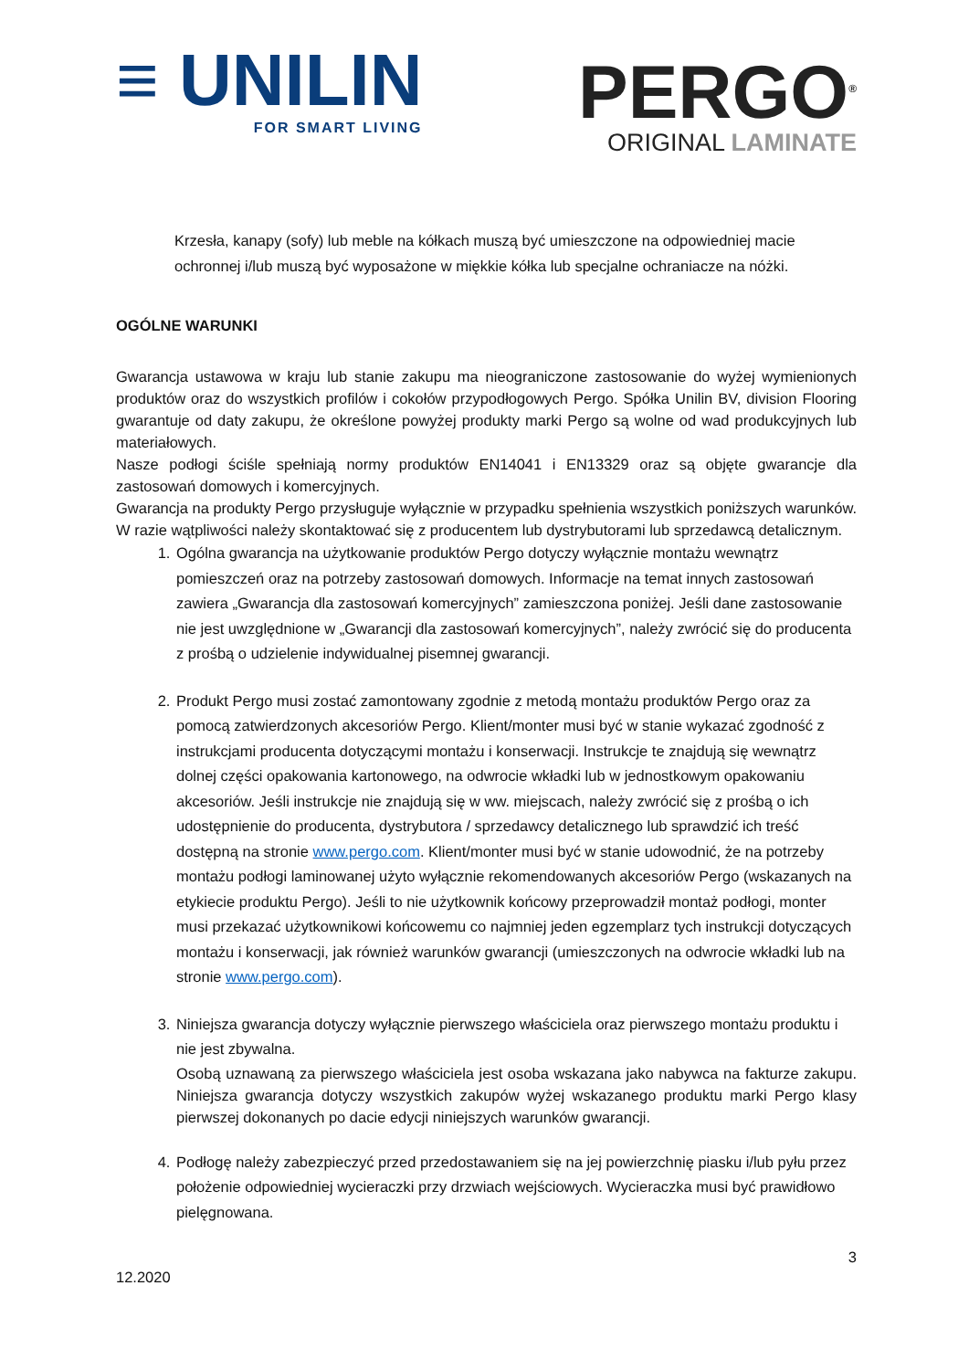≡ UNILIN
FOR SMART LIVING
PERGO<sup>®</sup>
ORIGINAL LAMINATE
Krzesła, kanapy (sofy) lub meble na kółkach muszą być umieszczone na odpowiedniej macie ochronnej i/lub muszą być wyposażone w miękkie kółka lub specjalne ochraniacze na nóżki.
OGÓLNE WARUNKI
Gwarancja ustawowa w kraju lub stanie zakupu ma nieograniczone zastosowanie do wyżej wymienionych produktów oraz do wszystkich profilów i cokołów przypodłogowych Pergo. Spółka Unilin BV, division Flooring gwarantuje od daty zakupu, że określone powyżej produkty marki Pergo są wolne od wad produkcyjnych lub materiałowych.
Nasze podłogi ściśle spełniają normy produktów EN14041 i EN13329 oraz są objęte gwarancje dla zastosowań domowych i komercyjnych.
Gwarancja na produkty Pergo przysługuje wyłącznie w przypadku spełnienia wszystkich poniższych warunków. W razie wątpliwości należy skontaktować się z producentem lub dystrybutorami lub sprzedawcą detalicznym.
1. Ogólna gwarancja na użytkowanie produktów Pergo dotyczy wyłącznie montażu wewnątrz pomieszczeń oraz na potrzeby zastosowań domowych. Informacje na temat innych zastosowań zawiera „Gwarancja dla zastosowań komercyjnych” zamieszczona poniżej. Jeśli dane zastosowanie nie jest uwzględnione w „Gwarancji dla zastosowań komercyjnych”, należy zwrócić się do producenta z prośbą o udzielenie indywidualnej pisemnej gwarancji.
2. Produkt Pergo musi zostać zamontowany zgodnie z metodą montażu produktów Pergo oraz za pomocą zatwierdzonych akcesoriów Pergo. Klient/monter musi być w stanie wykazać zgodność z instrukcjami producenta dotyczącymi montażu i konserwacji. Instrukcje te znajdują się wewnątrz dolnej części opakowania kartonowego, na odwrocie wkładki lub w jednostkowym opakowaniu akcesoriów. Jeśli instrukcje nie znajdują się w ww. miejscach, należy zwrócić się z prośbą o ich udostępnienie do producenta, dystrybutora / sprzedawcy detalicznego lub sprawdzić ich treść dostępną na stronie www.pergo.com. Klient/monter musi być w stanie udowodnić, że na potrzeby montażu podłogi laminowanej użyto wyłącznie rekomendowanych akcesoriów Pergo (wskazanych na etykiecie produktu Pergo). Jeśli to nie użytkownik końcowy przeprowadził montaż podłogi, monter musi przekazać użytkownikowi końcowemu co najmniej jeden egzemplarz tych instrukcji dotyczących montażu i konserwacji, jak również warunków gwarancji (umieszczonych na odwrocie wkładki lub na stronie www.pergo.com).
3. Niniejsza gwarancja dotyczy wyłącznie pierwszego właściciela oraz pierwszego montażu produktu i nie jest zbywalna.
Osobą uznawaną za pierwszego właściciela jest osoba wskazana jako nabywca na fakturze zakupu. Niniejsza gwarancja dotyczy wszystkich zakupów wyżej wskazanego produktu marki Pergo klasy pierwszej dokonanych po dacie edycji niniejszych warunków gwarancji.
4. Podłogę należy zabezpieczyć przed przedostawaniem się na jej powierzchnię piasku i/lub pyłu przez położenie odpowiedniej wycieraczki przy drzwiach wejściowych. Wycieraczka musi być prawidłowo pielęgnowana.
12.2020 3